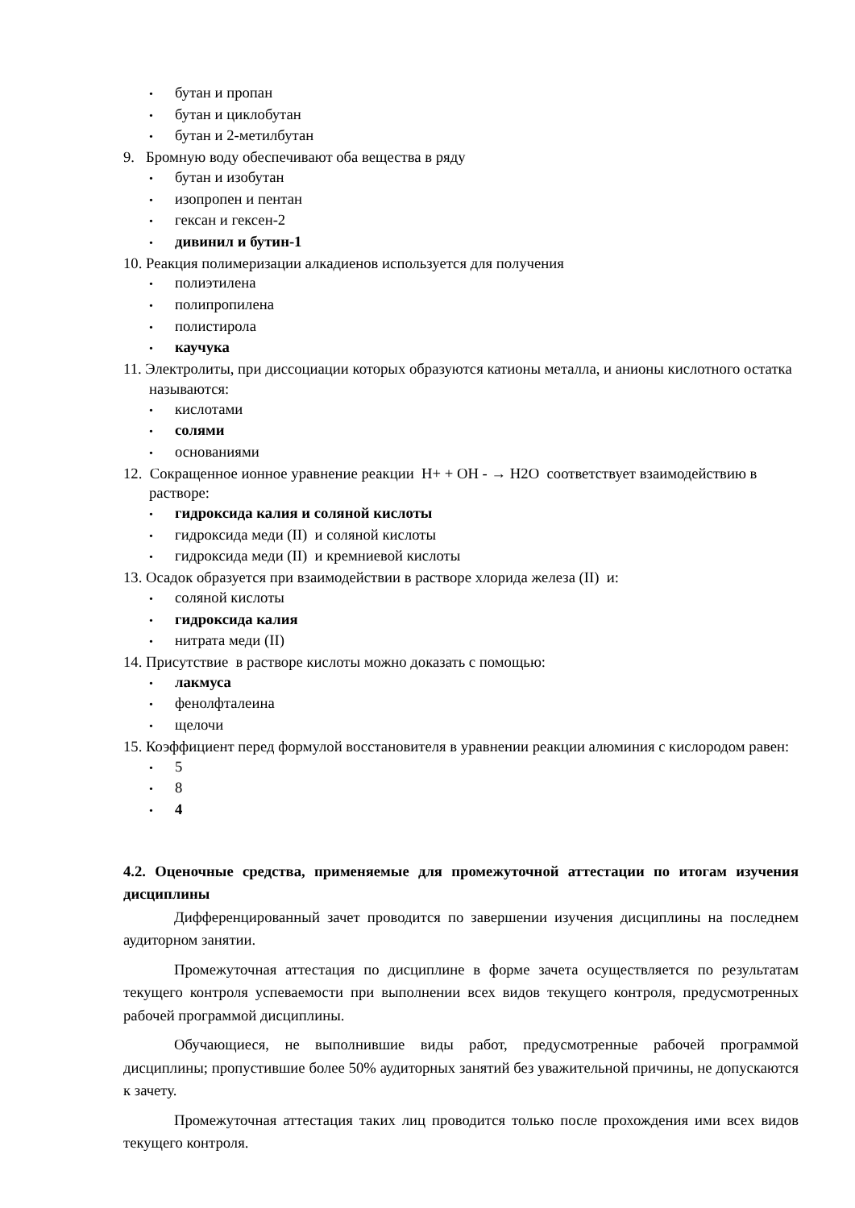• бутан и пропан
• бутан и циклобутан
• бутан и 2-метилбутан
9. Бромную воду обеспечивают оба вещества в ряду
• бутан и изобутан
• изопропен и пентан
• гексан и гексен-2
• дивинил и бутин-1
10. Реакция полимеризации алкадиенов используется для получения
• полиэтилена
• полипропилена
• полистирола
• каучука
11. Электролиты, при диссоциации которых образуются катионы металла, и анионы кислотного остатка называются:
• кислотами
• солями
• основаниями
12. Сокращенное ионное уравнение реакции Н+ + ОН - → Н2О соответствует взаимодействию в растворе:
• гидроксида калия и соляной кислоты
• гидроксида меди (II) и соляной кислоты
• гидроксида меди (II) и кремниевой кислоты
13. Осадок образуется при взаимодействии в растворе хлорида железа (II) и:
• соляной кислоты
• гидроксида калия
• нитрата меди (II)
14. Присутствие в растворе кислоты можно доказать с помощью:
• лакмуса
• фенолфталеина
• щелочи
15. Коэффициент перед формулой восстановителя в уравнении реакции алюминия с кислородом равен:
• 5
• 8
• 4
4.2. Оценочные средства, применяемые для промежуточной аттестации по итогам изучения дисциплины
Дифференцированный зачет проводится по завершении изучения дисциплины на последнем аудиторном занятии.
Промежуточная аттестация по дисциплине в форме зачета осуществляется по результатам текущего контроля успеваемости при выполнении всех видов текущего контроля, предусмотренных рабочей программой дисциплины.
Обучающиеся, не выполнившие виды работ, предусмотренные рабочей программой дисциплины; пропустившие более 50% аудиторных занятий без уважительной причины, не допускаются к зачету.
Промежуточная аттестация таких лиц проводится только после прохождения ими всех видов текущего контроля.